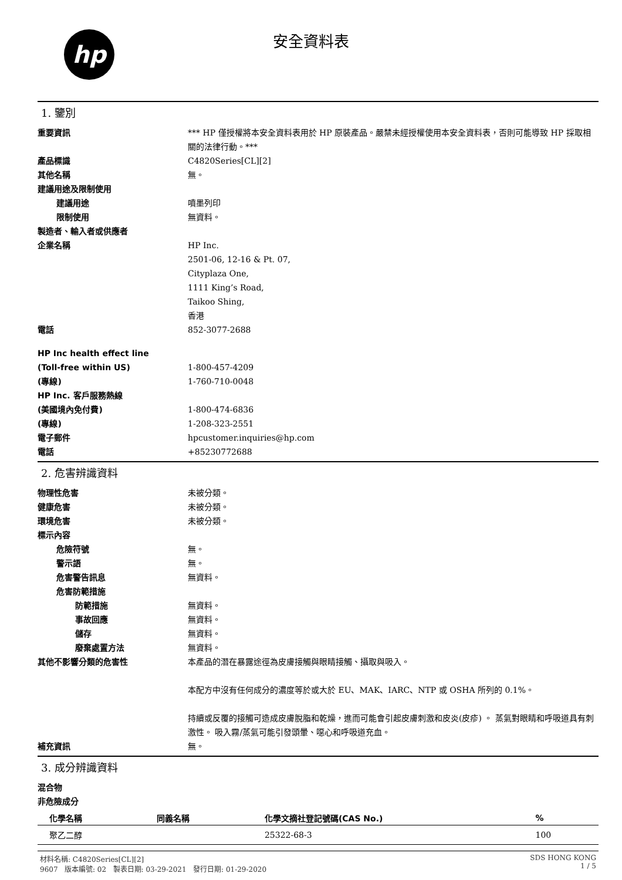hp
安全資料表
1. 鑒別
重要資訊 *** HP 僅授權將本安全資料表用於 HP 原裝產品。嚴禁未經授權使用本安全資料表，否則可能導致 HP 採取相關的法律行動。***
產品標識 C4820Series[CL][2]
其他名稱 無。
建議用途及限制使用
建議用途 噴墨列印
限制使用 無資料。
製造者、輸入者或供應者
企業名稱 HP Inc.
2501-06, 12-16 & Pt. 07,
Cityplaza One,
1111 King’s Road,
Taikoo Shing,
香港
電話 852-3077-2688
HP Inc health effect line
(Toll-free within US) 1-800-457-4209
(專線) 1-760-710-0048
HP Inc. 客戶服務熱線
(美國境內免付費) 1-800-474-6836
(專線) 1-208-323-2551
電子郵件 hpcustomer.inquiries@hp.com
電話 +85230772688
2. 危害辨識資料
物理性危害 未被分類。
健康危害 未被分類。
環境危害 未被分類。
標示內容
危險符號 無。
警示語 無。
危害警告訊息 無資料。
危害防範措施
防範措施 無資料。
事故回應 無資料。
儲存 無資料。
廢棄處置方法 無資料。
其他不影響分類的危害性 本產品的潛在暴露途徑為皮膚接觸與眼睛接觸、攝取與吸入。
本配方中沒有任何成分的濃度等於或大於 EU、MAK、IARC、NTP 或 OSHA 所列的 0.1%。
持續或反覆的接觸可造成皮膚脫脂和乾燥，進而可能會引起皮膚刺激和皮炎(皮疹) 。 蒸氣對眼睛和呼吸道具有刺激性。 吸入霧/蒸氣可能引發頭暈、噁心和呼吸道充血。
補充資訊 無。
3. 成分辨識資料
混合物
非危險成分
| 化學名稱 | 同義名稱 | 化學文摘社登記號碼(CAS No.) | % |
| --- | --- | --- | --- |
| 聚乙二醇 | | 25322-68-3 | 100 |
材料名稱: C4820Series[CL][2]
9607 版本編號: 02 製表日期: 03-29-2021 發行日期: 01-29-2020
SDS HONG KONG
1 / 5